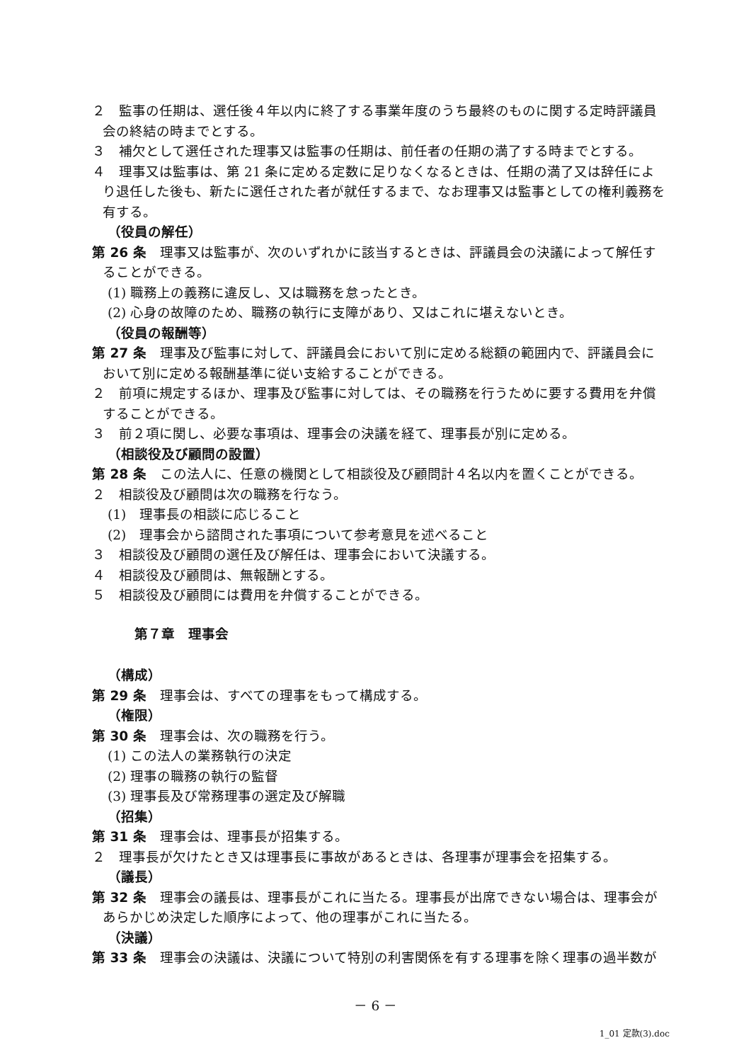２　監事の任期は、選任後４年以内に終了する事業年度のうち最終のものに関する定時評議員会の終結の時までとする。
３　補欠として選任された理事又は監事の任期は、前任者の任期の満了する時までとする。
４　理事又は監事は、第 21 条に定める定数に足りなくなるときは、任期の満了又は辞任により退任した後も、新たに選任された者が就任するまで、なお理事又は監事としての権利義務を有する。
（役員の解任）
第 26 条　理事又は監事が、次のいずれかに該当するときは、評議員会の決議によって解任することができる。
(1) 職務上の義務に違反し、又は職務を怠ったとき。
(2) 心身の故障のため、職務の執行に支障があり、又はこれに堪えないとき。
（役員の報酬等）
第 27 条　理事及び監事に対して、評議員会において別に定める総額の範囲内で、評議員会において別に定める報酬基準に従い支給することができる。
２　前項に規定するほか、理事及び監事に対しては、その職務を行うために要する費用を弁償することができる。
３　前２項に関し、必要な事項は、理事会の決議を経て、理事長が別に定める。
（相談役及び顧問の設置）
第 28 条　この法人に、任意の機関として相談役及び顧問計４名以内を置くことができる。
２　相談役及び顧問は次の職務を行なう。
(1)　理事長の相談に応じること
(2)　理事会から諮問された事項について参考意見を述べること
３　相談役及び顧問の選任及び解任は、理事会において決議する。
４　相談役及び顧問は、無報酬とする。
５　相談役及び顧問には費用を弁償することができる。
第７章　理事会
（構成）
第 29 条　理事会は、すべての理事をもって構成する。
（権限）
第 30 条　理事会は、次の職務を行う。
(1) この法人の業務執行の決定
(2) 理事の職務の執行の監督
(3) 理事長及び常務理事の選定及び解職
（招集）
第 31 条　理事会は、理事長が招集する。
２　理事長が欠けたとき又は理事長に事故があるときは、各理事が理事会を招集する。
（議長）
第 32 条　理事会の議長は、理事長がこれに当たる。理事長が出席できない場合は、理事会があらかじめ決定した順序によって、他の理事がこれに当たる。
（決議）
第 33 条　理事会の決議は、決議について特別の利害関係を有する理事を除く理事の過半数が
－ 6 －
1_01 定款(3).doc